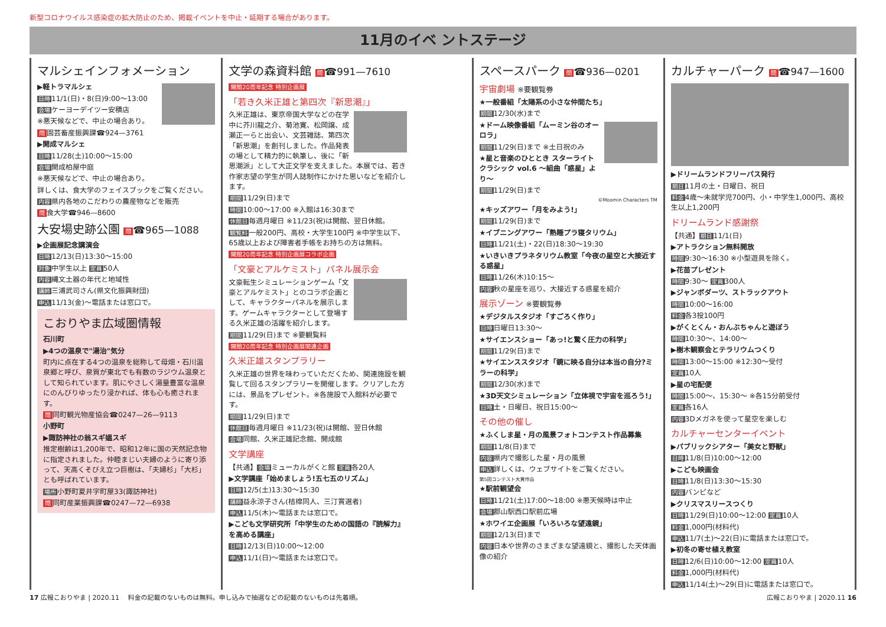新型コロナウイルス感染症の拡大防止のため、掲載イベントを中止・延期する場合があります。
11月のイベ ントステージ
マルシェインフォメーション
▶軽トラマルシェ
日時11/1(日)・8(日)9:00〜13:00
会場ケーヨーデイツー安積店
※悪天候などで、中止の場合あり。
問園芸畜産振興課☎924—3761
▶開成マルシェ
日時11/28(土)10:00〜15:00
会場開成柏屋中庭
※悪天候などで、中止の場合あり。
詳しくは、食大学のフェイスブックをご覧ください。
内容県内各地のこだわりの農産物などを販売
問食大学☎946—8600
大安場史跡公園 問 ☎965—1088
▶企画展記念講演会
日時12/13(日)13:30〜15:00
対象中学生以上 定員50人
内容縄文土器の年代と地域性
講師三浦武司さん(県文化振興財団)
申込11/13(金)〜電話または窓口で。
こおりやま広域圏情報
石川町
▶4つの温泉で"湯治"気分
町内に点在する4つの温泉を総称して母畑・石川温泉郷と呼び、泉質が東北でも有数のラジウム温泉として知られています。肌にやさしく湯量豊富な温泉にのんびりゆったり浸かれば、体も心も癒されます。
問同町観光物産協会☎0247—26—9113
小野町
▶諏訪神社の翁スギ媼スギ
推定樹齢は1,200年で、昭和12年に国の天然記念物に指定されました。仲睦まじい夫婦のように寄り添って、天高くそびえ立つ巨樹は、「夫婦杉」「大杉」とも呼ばれています。
場所小野町夏井字町屋33(諏訪神社)
問同町産業振興課☎0247—72—6938
文学の森資料館 問 ☎991—7610
開館20周年記念 特別企画展
「若き久米正雄と第四次『新思潮』」
久米正雄は、東京帝国大学などの在学中に芥川龍之介、菊池寛、松岡譲、成瀬正一らと出会い、文芸雑誌、第四次「新思潮」を創刊しました。作品発表の場として精力的に執筆し、後に「新思潮派」として大正文学を支えました。本展では、若き作家志望の学生が同人誌制作にかけた思いなどを紹介します。
期間11/29(日)まで
時間10:00〜17:00 ※入館は16:30まで
休館日毎週月曜日 ※11/23(祝)は開館、翌日休館。
観覧料一般200円、高校・大学生100円 ※中学生以下、65歳以上および障害者手帳をお持ちの方は無料。
開館20周年記念 特別企画展コラボ企画
「文豪とアルケミスト」パネル展示会
文豪転生シミュレーションゲーム「文豪とアルケミスト」とのコラボ企画として、キャラクターパネルを展示します。ゲームキャラクターとして登場する久米正雄の活躍を紹介します。
期間11/29(日)まで ※要観覧料
開館20周年記念 特別企画展関連企画
久米正雄スタンプラリー
久米正雄の世界を味わっていただくため、関連施設を観覧して回るスタンプラリーを開催します。クリアした方には、景品をプレゼント。※各施設で入館料が必要です。
期間11/29(日)まで
休館日毎週月曜日 ※11/23(祝)は開館、翌日休館
会場同館、久米正雄記念館、開成館
文学講座
【共通】会場ミューカルがくと館 定員各20人
▶文学講座「始めましょう!五七五のリズム」
日時12/5(土)13:30〜15:30
講師益永涼子さん(桔槹同人、三汀賞選者)
申込11/5(木)〜電話または窓口で。
▶こども文学研究所「中学生のための国語の『読解力』を高める講座」
日時12/13(日)10:00〜12:00
申込11/1(日)〜電話または窓口で。
スペースパーク 問 ☎936—0201
宇宙劇場 ※要観覧券
★一般番組「太陽系の小さな仲間たち」
期間12/30(水)まで
★ドーム映像番組「ムーミン谷のオーロラ」
期間11/29(日)まで ※土日祝のみ
★星と音楽のひととき スターライトクラシック vol.6 〜組曲「惑星」より〜
期間11/29(日)まで
©Moomin Characters TM
★キッズアワー「月をみよう!」
期間11/29(日)まで
★イブニングアワー「熟睡プラ寝タリウム」
日時11/21(土)・22(日)18:30〜19:30
★いきいきプラネタリウム教室「今夜の星空と大接近する惑星」
日時11/26(木)10:15〜
内容秋の星座を巡り、大接近する惑星を紹介
展示ゾーン ※要観覧券
★デジタルスタジオ「すごろく作り」
日時日曜日13:30〜
★サイエンスショー「あっ!と驚く圧力の科学」
期間11/29(日)まで
★サイエンススタジオ「鏡に映る自分は本当の自分?ミラーの科学」
期間12/30(水)まで
★3D天文シミュレーション「立体視で宇宙を巡ろう!」
日時土・日曜日、祝日15:00〜
その他の催し
★ふくしま星・月の風景フォトコンテスト作品募集
期間11/8(日)まで
内容県内で撮影した星・月の風景
申込詳しくは、ウェブサイトをご覧ください。
第5回コンテスト大賞作品
★駅前観望会
日時11/21(土)17:00〜18:00 ※悪天候時は中止
会場郡山駅西口駅前広場
★ホワイエ企画展「いろいろな望遠鏡」
期間12/13(日)まで
内容日本や世界のさまざまな望遠鏡と、撮影した天体画像の紹介
カルチャーパーク 問 ☎947—1600
▶ドリームランドフリーパス発行
期日11月の土・日曜日、祝日
料金4歳〜未就学児700円、小・中学生1,000円、高校生以上1,200円
ドリームランド感謝祭
【共通】期日11/1(日)
▶アトラクション無料開放
時間9:30〜16:30 ※小型遊具を除く。
▶花苗プレゼント
時間9:30〜 定員300人
▶ジャンボダーツ、ストラックアウト
時間10:00〜16:00
料金各3投100円
▶がくとくん・おんぶちゃんと遊ぼう
時間10:30〜、14:00〜
▶樹木観察会とテラリウムつくり
時間13:00〜15:00 ※12:30〜受付
定員10人
▶星の宅配便
時間15:00〜、15:30〜 ※各15分前受付
定員各16人
内容3Dメガネを使って星空を楽しむ
カルチャーセンターイベント
▶パブリックシアター「美女と野獣」
日時11/8(日)10:00〜12:00
▶こども映画会
日時11/8(日)13:30〜15:30
内容バンビなど
▶クリスマスリースつくり
日時11/29(日)10:00〜12:00 定員10人
料金1,000円(材料代)
申込11/7(土)〜22(日)に電話または窓口で。
▶初冬の寄せ植え教室
日時12/6(日)10:00〜12:00 定員10人
料金1,000円(材料代)
申込11/14(土)〜29(日)に電話または窓口で。
17 広報こおりやま | 2020.11 　料金の記載のないものは無料。申し込みで抽選などの記載のないものは先着順。 広報こおりやま | 2020.11 16